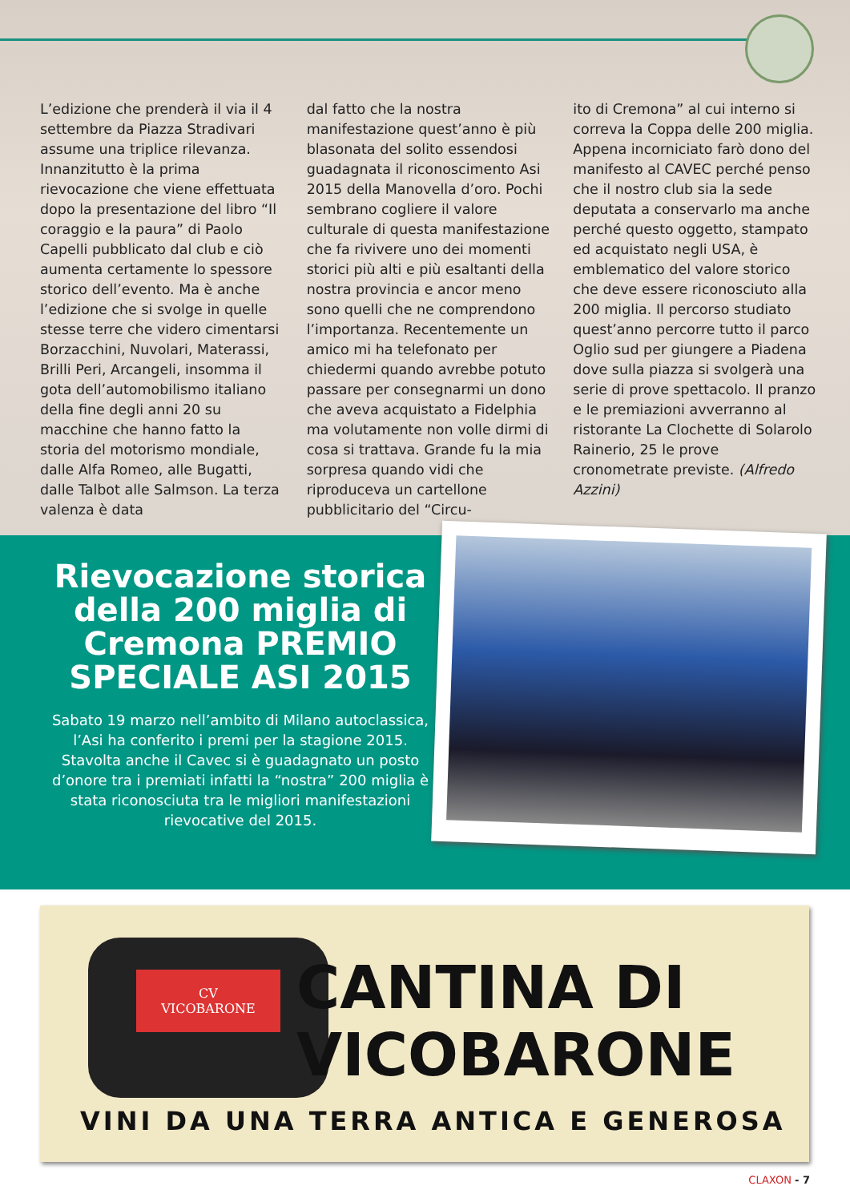L’edizione che prenderà il via il 4 settembre da Piazza Stradivari assume una triplice rilevanza. Innanzitutto è la prima rievocazione che viene effettuata dopo la presentazione del libro “Il coraggio e la paura” di Paolo Capelli pubblicato dal club e ciò aumenta certamente lo spessore storico dell’evento. Ma è anche l’edizione che si svolge in quelle stesse terre che videro cimentarsi Borzacchini, Nuvolari, Materassi, Brilli Peri, Arcangeli, insomma il gota dell’automobilismo italiano della fine degli anni 20 su macchine che hanno fatto la storia del motorismo mondiale, dalle Alfa Romeo, alle Bugatti, dalle Talbot alle Salmson. La terza valenza è data
dal fatto che la nostra manifestazione quest’anno è più blasonata del solito essendosi guadagnata il riconoscimento Asi 2015 della Manovella d’oro. Pochi sembrano cogliere il valore culturale di questa manifestazione che fa rivivere uno dei momenti storici più alti e più esaltanti della nostra provincia e ancor meno sono quelli che ne comprendono l’importanza. Recentemente un amico mi ha telefonato per chiedermi quando avrebbe potuto passare per consegnarmi un dono che aveva acquistato a Fidelphia ma volutamente non volle dirmi di cosa si trattava. Grande fu la mia sorpresa quando vidi che riproduceva un cartellone pubblicitario del “Circu-
ito di Cremona” al cui interno si correva la Coppa delle 200 miglia. Appena incorniciato farò dono del manifesto al CAVEC perché penso che il nostro club sia la sede deputata a conservarlo ma anche perché questo oggetto, stampato ed acquistato negli USA, è emblematico del valore storico che deve essere riconosciuto alla 200 miglia. Il percorso studiato quest’anno percorre tutto il parco Oglio sud per giungere a Piadena dove sulla piazza si svolgerà una serie di prove spettacolo. Il pranzo e le premiazioni avverranno al ristorante La Clochette di Solarolo Rainerio, 25 le prove cronometrate previste. (Alfredo Azzini)
Rievocazione storica della 200 miglia di Cremona PREMIO SPECIALE ASI 2015
Sabato 19 marzo nell’ambito di Milano autoclassica, l’Asi ha conferito i premi per la stagione 2015. Stavolta anche il Cavec si è guadagnato un posto d’onore tra i premiati infatti la “nostra” 200 miglia è stata riconosciuta tra le migliori manifestazioni rievocative del 2015.
CV
VICOBARONE
CANTINA DI
VICOBARONE
VINI DA UNA TERRA ANTICA E GENEROSA
CLAXON - 7